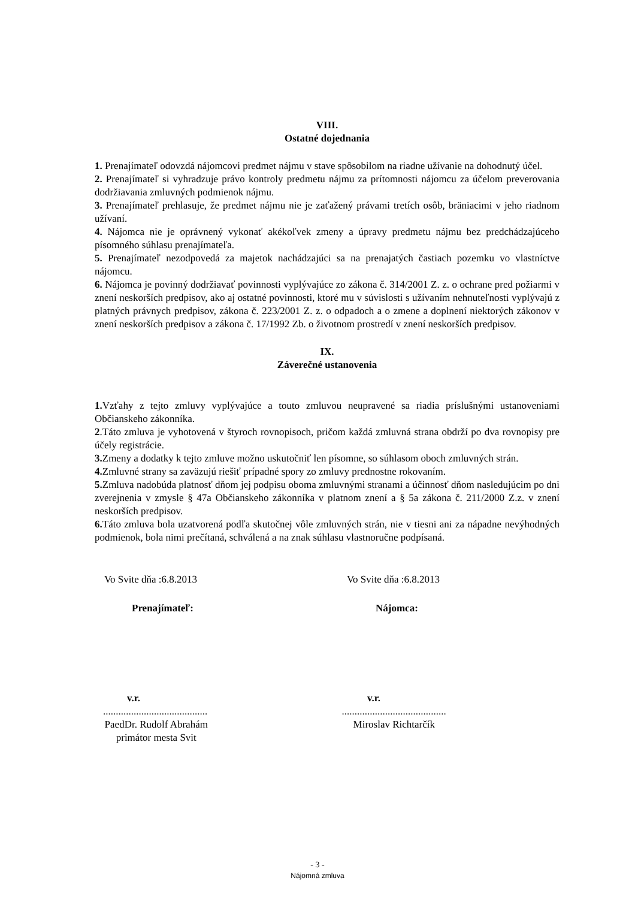VIII.
Ostatné dojednania
1. Prenajímateľ odovzdá nájomcovi predmet nájmu v stave spôsobilom na riadne užívanie na dohodnutý účel.
2. Prenajímateľ si vyhradzuje právo kontroly predmetu nájmu za prítomnosti nájomcu za účelom preverovania dodržiavania zmluvných podmienok nájmu.
3. Prenajímateľ prehlasuje, že predmet nájmu nie je zaťažený právami tretích osôb, bräniacimi v jeho riadnom užívaní.
4. Nájomca nie je oprávnený vykonať akékoľvek zmeny a úpravy predmetu nájmu bez predchádzajúceho písomného súhlasu prenajímateľa.
5. Prenajímateľ nezodpovedá za majetok nachádzajúci sa na prenajatých častiach pozemku vo vlastníctve nájomcu.
6. Nájomca je povinný dodržiavať povinnosti vyplývajúce zo zákona č. 314/2001 Z. z. o ochrane pred požiarmi v znení neskorších predpisov, ako aj ostatné povinnosti, ktoré mu v súvislosti s užívaním nehnuteľnosti vyplývajú z platných právnych predpisov, zákona č. 223/2001 Z. z. o odpadoch a o zmene a doplnení niektorých zákonov v znení neskorších predpisov a zákona č. 17/1992 Zb. o životnom prostredí v znení neskorších predpisov.
IX.
Záverečné ustanovenia
1. Vzťahy z tejto zmluvy vyplývajúce a touto zmluvou neupravené sa riadia príslušnými ustanoveniami Občianskeho zákonníka.
2.Táto zmluva je vyhotovená v štyroch rovnopisoch, pričom každá zmluvná strana obdrží po dva rovnopisy pre účely registrácie.
3. Zmeny a dodatky k tejto zmluve možno uskutočniť len písomne, so súhlasom oboch zmluvných strán.
4. Zmluvné strany sa zaväzujú riešiť prípadné spory zo zmluvy prednostne rokovaním.
5. Zmluva nadobúda platnosť dňom jej podpisu oboma zmluvnými stranami a účinnosť dňom nasledujúcim po dni zverejnenia v zmysle § 47a Občianskeho zákonníka v platnom znení a § 5a zákona č. 211/2000 Z.z. v znení neskorších predpisov.
6. Táto zmluva bola uzatvorená podľa skutočnej vôle zmluvných strán, nie v tiesni ani za nápadne nevýhodných podmienok, bola nimi prečítaná, schválená a na znak súhlasu vlastnoručne podpísaná.
Vo Svite dňa :6.8.2013 Vo Svite dňa :6.8.2013
Prenajímateľ: Nájomca:
v.r. v.r.
.........................................
.........................................
PaedDr. Rudolf Abrahám
primátor mesta Svit
Miroslav Richtarčík
- 3 -
Nájomná zmluva